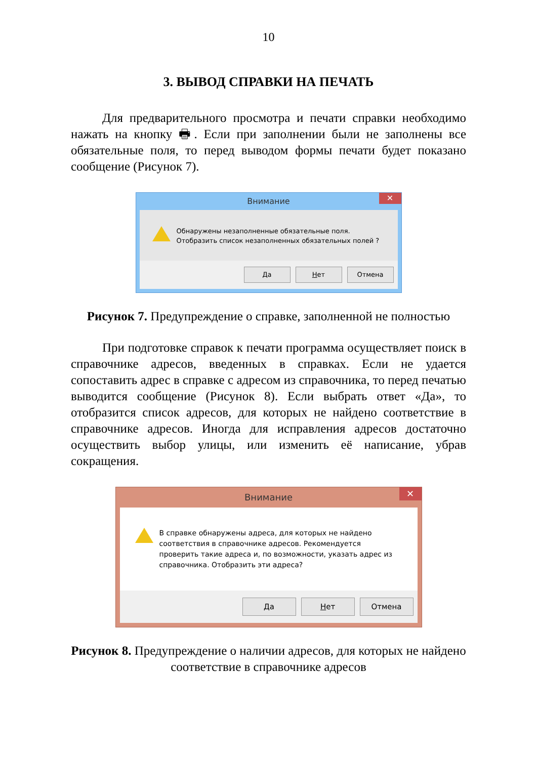10
3. ВЫВОД СПРАВКИ НА ПЕЧАТЬ
Для предварительного просмотра и печати справки необходимо нажать на кнопку 🖶. Если при заполнении были не заполнены все обязательные поля, то перед выводом формы печати будет показано сообщение (Рисунок 7).
Внимание ✕
Обнаружены незаполненные обязательные поля.
Отобразить список незаполненных обязательных полей ?
Да Нет Отмена
Рисунок 7. Предупреждение о справке, заполненной не полностью
При подготовке справок к печати программа осуществляет поиск в справочнике адресов, введенных в справках. Если не удается сопоставить адрес в справке с адресом из справочника, то перед печатью выводится сообщение (Рисунок 8). Если выбрать ответ «Да», то отобразится список адресов, для которых не найдено соответствие в справочнике адресов. Иногда для исправления адресов достаточно осуществить выбор улицы, или изменить её написание, убрав сокращения.
Внимание ✕
В справке обнаружены адреса, для которых не найдено соответствия в справочнике адресов. Рекомендуется проверить такие адреса и, по возможности, указать адрес из справочника. Отобразить эти адреса?
Да Нет Отмена
Рисунок 8. Предупреждение о наличии адресов, для которых не найдено соответствие в справочнике адресов